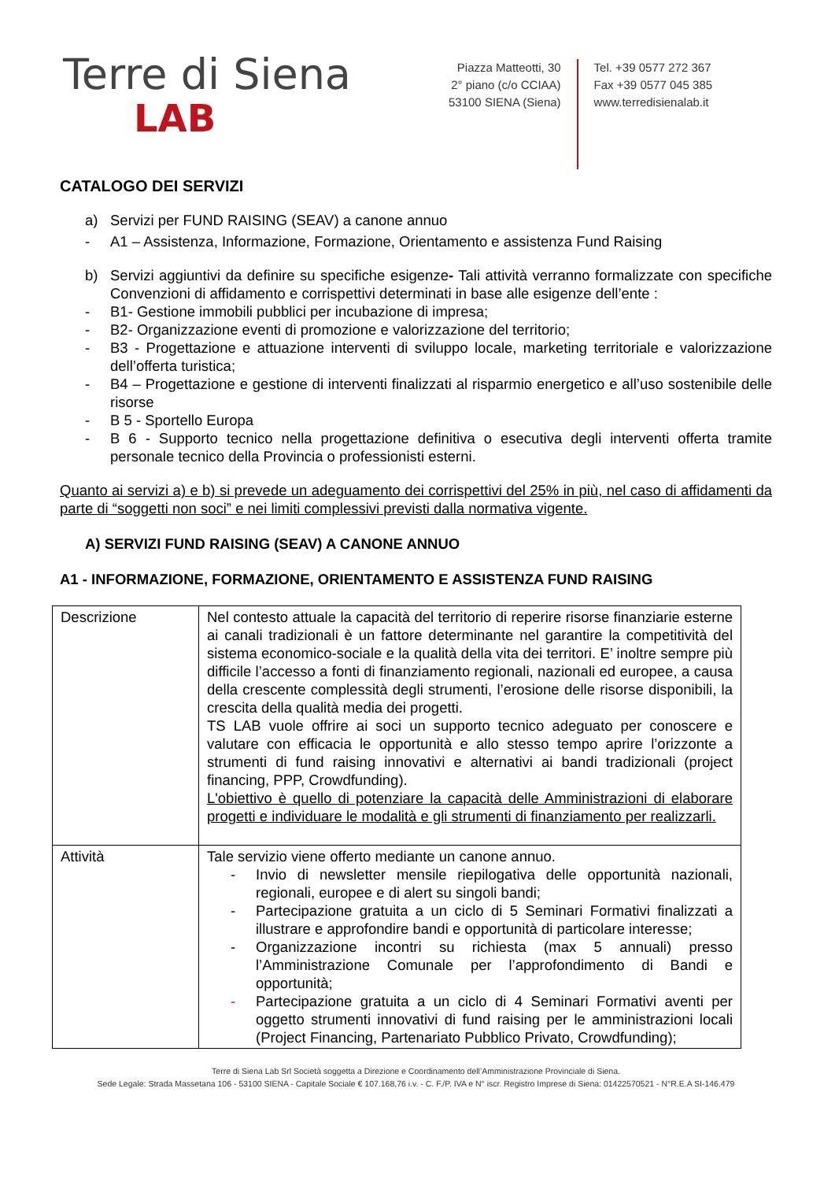Terre di Siena
LAB
Piazza Matteotti, 30
2° piano (c/o CCIAA)
53100 SIENA (Siena)
Tel. +39 0577 272 367
Fax +39 0577 045 385
www.terredisienalab.it
CATALOGO DEI SERVIZI
a) Servizi per FUND RAISING (SEAV) a canone annuo
- A1 – Assistenza, Informazione, Formazione, Orientamento e assistenza Fund Raising
b) Servizi aggiuntivi da definire su specifiche esigenze- Tali attività verranno formalizzate con specifiche Convenzioni di affidamento e corrispettivi determinati in base alle esigenze dell’ente :
- B1- Gestione immobili pubblici per incubazione di impresa;
- B2- Organizzazione eventi di promozione e valorizzazione del territorio;
- B3 - Progettazione e attuazione interventi di sviluppo locale, marketing territoriale e valorizzazione dell’offerta turistica;
- B4 – Progettazione e gestione di interventi finalizzati al risparmio energetico e all’uso sostenibile delle risorse
- B 5 - Sportello Europa
- B 6 - Supporto tecnico nella progettazione definitiva o esecutiva degli interventi offerta tramite personale tecnico della Provincia o professionisti esterni.
Quanto ai servizi a) e b) si prevede un adeguamento dei corrispettivi del 25% in più, nel caso di affidamenti da parte di “soggetti non soci” e nei limiti complessivi previsti dalla normativa vigente.
A) SERVIZI FUND RAISING (SEAV) A CANONE ANNUO
A1 - INFORMAZIONE, FORMAZIONE, ORIENTAMENTO E ASSISTENZA FUND RAISING
| Descrizione | Nel contesto attuale la capacità del territorio di reperire risorse finanziarie esterne ai canali tradizionali è un fattore determinante nel garantire la competitività del sistema economico-sociale e la qualità della vita dei territori. E’ inoltre sempre più difficile l’accesso a fonti di finanziamento regionali, nazionali ed europee, a causa della crescente complessità degli strumenti, l’erosione delle risorse disponibili, la crescita della qualità media dei progetti. TS LAB vuole offrire ai soci un supporto tecnico adeguato per conoscere e valutare con efficacia le opportunità e allo stesso tempo aprire l’orizzonte a strumenti di fund raising innovativi e alternativi ai bandi tradizionali (project financing, PPP, Crowdfunding). L'obiettivo è quello di potenziare la capacità delle Amministrazioni di elaborare progetti e individuare le modalità e gli strumenti di finanziamento per realizzarli. |
| Attività | Tale servizio viene offerto mediante un canone annuo. - Invio di newsletter mensile riepilogativa delle opportunità nazionali, regionali, europee e di alert su singoli bandi; - Partecipazione gratuita a un ciclo di 5 Seminari Formativi finalizzati a illustrare e approfondire bandi e opportunità di particolare interesse; - Organizzazione incontri su richiesta (max 5 annuali) presso l’Amministrazione Comunale per l’approfondimento di Bandi e opportunità; - Partecipazione gratuita a un ciclo di 4 Seminari Formativi aventi per oggetto strumenti innovativi di fund raising per le amministrazioni locali (Project Financing, Partenariato Pubblico Privato, Crowdfunding); |
Terre di Siena Lab Srl Società soggetta a Direzione e Coordinamento dell’Amministrazione Provinciale di Siena.
Sede Legale: Strada Massetana 106 - 53100 SIENA - Capitale Sociale € 107.168,76 i.v. - C. F./P. IVA e N° iscr. Registro Imprese di Siena: 01422570521 - N°R.E.A SI-146.479